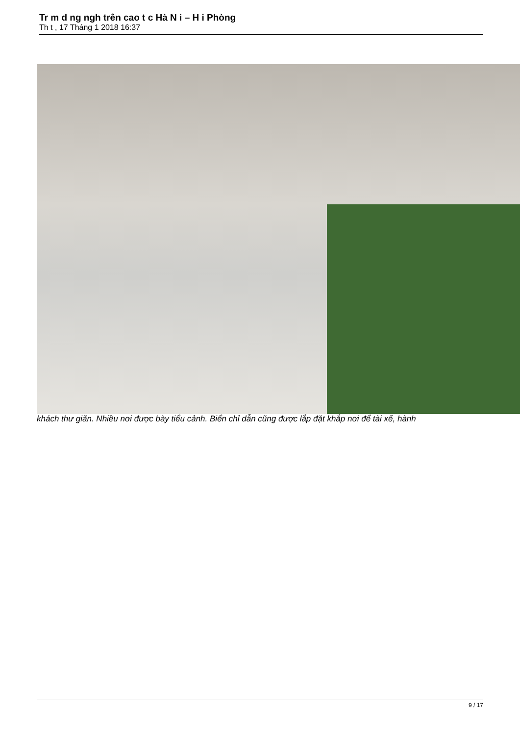Tr m d ng ngh trên cao t c Hà N i – H i Phòng
Th t , 17 Tháng 1 2018 16:37
khách thư giãn. Nhiều nơi được bày tiểu cảnh. Biển chỉ dẫn cũng được lắp đặt khắp nơi để tài xế, hành
9 / 17